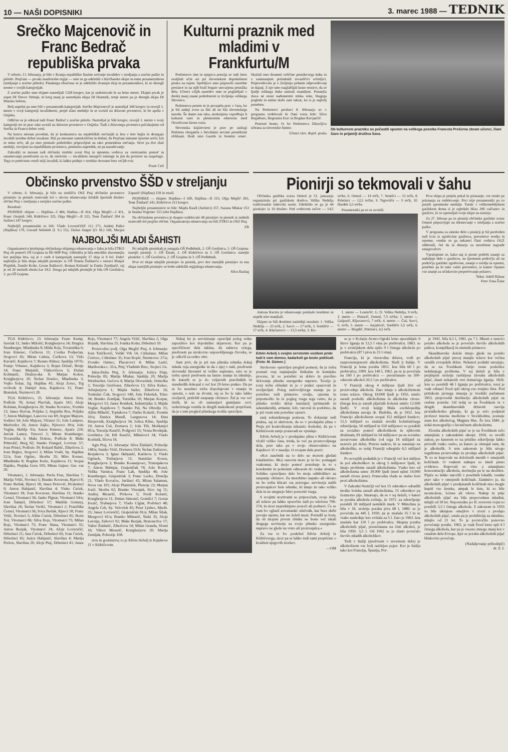10 — NAŠI DOPISNIKI 3. marec 1988 — TEDNIK
Srečko Majcenovič in Franc Bedrač republiška prvaka
V soboto, 13. februarja, je bilo v Kranju republiško finalno srečanje invalidov v streljanju z zračno puško in pištolo. Ptujčani — prvaki mariborske regije — smo se ga udeležili s štiričlansko ekipo in enim posameznikom (streljanje z zračno pištolo). Finalnega obračuna se je udeležilo dvanajst ekip in posameznikov, ki so dosegli normo v svojih kategorijah.
Z zračno puško smo ekipno nastreljali 1328 krogov, kar je zadostovalo le za šesto mesto. Ekipni prvak je zopet DI Titovo Velenje, le krog manj je nastreljala ekipa DI Hrastnik, tretje mesto pa je dosegla ekipa DI Murska Sobota.
Bolj uspešni pa smo bili v posameznih kategorijah. Srečko Majcenovič je nastreljal 349 krogov in osvojil 1. mesto v svoji kategoriji invalidnosti, prejel zlato medaljo in se uvrstil na državno prvenstvo, ki bo aprila v Osijeku.
Odlično se je odrezal tudi Franc Bedrač z zračno pištolo. Nastreljal je 566 krogov, osvojil 1. mesto v svoji kategoriji ter se prav tako uvrstil na državno prvenstvo v Osijeku. Tudi z državnega prvenstva pričakujemo od Srečka in Franca dobre vesti.
Na koncu moram povedati, da je konkurenca na republiških srečanjih iz leta v leto hujša in dosegajo invalidi izredno dobre rezultate. Biti pa moramo samokritičen in dodati, da Ptujčani nimamo športne sreče, kot se temu reče, ali pa smo premalo psihološko pripravljeni na tako pomembna srečanja. Sicer pa dve zlati medalji, osvojeni na republiškem prvenstvu, pomenita napredek, ne pa nazadovanje.
Zahvaliti se moram tudi občinski strelski zvezi Ptuj in njenemu vodstvu za vsestransko pomoč in razumevanje poredvsem za to, da strelcem — invalidom omogoči treninge in jim da prostore na razpolago. Tega so predvsem veseli težji invalidi, ki lahko pridejo v strelsko dvorano brez večjih ovir.
Franc Cetl
Kulturni praznik med mladimi v Frankfurtu/M
Prešernovo ime in njegova poezija so tudi letos ozaljšali učni uri pri slovenskem dopolnilnem pouku na tujem. Spoštljivo smo pripravili razredne proslave in na njih brali bogato ustvarjena pesniška dela. Učenci višjih razredov smo se poglabljali v doslej manj znane podrobnosti iz življenja velikega Slovenca.
Prešernova pesem se je povzpela prav v času, ko je bil zadnji zvon za biti ali ne biti slovenskega naroda. Še danes nas taka, neokrnjena vzpodbuja h kulturni rasti in plemenitim odnosom med človeštvom širom sveta.
Slovenska književnost je prav po zaslugi Prešerna obogatela s številnimi novimi pesniškimi oblikami. Brali smo Gazelo in Sonetni venec. Skušali smo doumeti veličino pesnikovega duha in z zanimanjem prisluhnili tovariščici učiteljici. Pripovedovala je o življenju polnem odpovedovanj in dajanj. Z njo smo razglabljali kruto resnico, da so ljudje tolikega duha umirali osamljeni. Poznejša slava ne more nadomestiti stiska roke, blagega pogleda in nežne skrbi zate takrat, ko si je najbolj potreben.
Na Prešernovi proslavi 8. februarja so v programu sodelovali še člani sveta šole: Silva Regalbuto, Bogomira Erac in Bogdan Kocjančič.
Ponosni bomo, če bo Prešernova Zdravljica izbrana za slovensko himno.
Učenci slov. dopol. pouka
Ob kulturnem prazniku so počastili spomin na velikega pesnika Franceta Prešerna zbrani učenci, člani Save in prijatelji društva Sava.
Občinsko prvenstvo ŠŠD v streljanju
V soboto, 6. februarja, je bilo na strelišču OSZ Ptuj občinsko prvenstvo pionirjev in pionirk osnovnih šol v okviru tekmovanja šolskih športnih društev občine Ptuj v streljanju s serijsko zračno puško.
Rezultati:
PIONIRJI: ekipno — Hajdina—I 484, Hadina—II 414, Olga Meglič—I 411, Franc Osojnik 349, Kidričevo 325, Olga Meglič—II 323, Tone Žnidarič 284 in Juršinci 247 krogov.
Najboljši posamezniki so bili: Vlado Lovrenčič(F. O.) 171, Andrej Pulko (Hajdina) 170, Gorazd Selinšek (I. S.) 152, Dušan Junger (O. M.) 160, Marjan Zupanič (Hajdina) 159 in ostali.
PIONIRKE — ekipno: Hajdina—I 430, Hajdina—II 315, Olga Meglič 293, Tone Žnidarič 241, Kidričevo 213 krogov.
Najboljše posameznice so bile: Majda Raušl (Juršinci) 157, Suzana Mlakar 153 in Stanka Vogrinec 151 (obe Hajdina).
Na občinskem prvenstvu je skupno sodelovalo 48 pionirjev in pionirk iz sedmih osnovnih šol ptujske občine. Organizatorja tekmovanja sta bili ZTKO in OSZ Ptuj.
ZB
NAJBOLJŠI MLADI ŠAHISTI
Organizatorica letošnjega občinskega ekipnega tekmovanja v šahu je bila ZTKO Ptuj ob pomoči OŠ Grajena in ŠD MIP Ptuj. Udeležba je bila nekoliko skromnejša kot prejšnja leta, saj je v vseh 4 kategorijah nastopilo 17 ekip iz 9 šol. Daleč najboljša je bila ekipa mlajših pionirjev iz OŠ Toneta Žnidariča v sestavi Matjaž Plajnšek, Danilo Križe, Goran Rašković, Roman Križanič in Darko Zemljarič, saj je od 20 možnih zbrala kar 18,5. Druga pri mlajših pionirjih je bila OŠ Gorišnica, 3. pa OŠ Grajena.
Pri mlajših pionirkah je zmagala OŠ Podlehnik, 2. OŠ Gorišnica, 3. OŠ Grajena: starejši pionirji: 1. OŠ Žetale, 2. OŠ Kidričevo in 3. OŠ Gorišnica: starejše pionirke: 1. OŠ Gorišnica, 2. OŠ Grajena in 3. OŠ Podlehnik.
Prve tri ekipe mlajših pionirjev in pionirk, prvi dve starejših pionirjev in ena ekipa starejših pionirjev se bodo udeležili regijskega tekmovanja.
Silva Razlag
Pionirji so tekmovali v šahu
Občinska gasilska zveza Ormož je 31. januaarja organizirala pri gasilskem društvu Velika Nedelja tradicionalni šahovski turnir. Udeležilo se ga je 44 pionirjev iz 10 društev. Pod vodstvom račice — 14,5 točke, 6. Ormož — 14 točk, 7. Senešci — 13 točk, 8. Pršetinci — 12,5 točke, 9. Trgovišče — 5 točk, 10. Hardek 3,5 točke.
Posamezniki pa so se uvrstili:
Antona Kaceta je tekmovanje potekalo korektno in uspehi niso manjkali.
Ekipno so bili doseženi naslednji rezultati: 1. Velika Nedelja — 23 točk, 2. Savci — 17 točk, 3. Središče — 17 točk, 4. Klučarovci — 15,5 točke, 5. Ko-
1. mesto — Lorenčič, G. D. Velika Nedelja, 9 točk; 2. mesto — Pintarič, Ormož, 7,5 točke; 3. mesto — Gašparič, Kljucarovci, 7 točk; 4. mesto — Čuš, Savci, 6. točk; 5. mesto — Jurjaševič, Središče 5,5 točk; 6. mesto — Magdič, Pršetinci, 4,5 točk.
Prva ekipa je prejela pokal in priznanje, vse ostale pa priznanja za sodelovanje. Prvi trije posamezniki pa so prejeli spominske medalje. Turnir v velikonedeljskem gasilskem domu si je ogledalo blizu 200 vaščanov in gasilcev, ki so spremljali svoje ekipe na turnirju.
Za 27. februar pa se pionirji občinske gasilske zveze Ormož pripravljajo na tekmovanje v streljanju z zračno puško.
V programu za zimsko delo s pionirji je bil predviden tudi kviz iz zgodovine gasilstva, preventive orodja in opreme, vendar so ga nekateri člani vodstva OGZ odklonili, češ da ni denarja za morebitne nagrade zmagovalcev.
Vprašujemo se, kako naj si pionir pridobi znanje za nadaljnje delo v gasilstvu, na športnem področju ali na področju gasilske zgodovine, znanje o orodju in opremi, posebno pa še tako važni preventivi, iz katere črpamo vse znanje za učinkovito preprečevanje požarov.
Tekst: Adolf Rižnar
Foto: Ema Žalar
TGA Kidričevo, 23. februarja: Franc Kump, Senčak 11; Janko Milošič, Kraigherjeva 24; Dragica Štumberger, Mladinska 8; Hilda Rojs, Tovarniška 6; Ivan Kmetec, Čučkova 11; Cvetka Podpečan, Stogovci 65; Miran Cafuta, Čučkova 13; Vido Kavarič, Kajuhova 7; Renato Rižner, Spuhlja 107/b; Franjo Vrbanec, Kajuhova 3; Bojan Držaič, Brstje 14; Franc Matjašič, Vlahovičeva 5; Dušan Kolmanič, Dražen-ska 8; Marjan Kokot, Kraigherjeva 20; Štefan Dončec, Mladinska 3; Vojko Šohar, Zg. Hajdina 45; Alojz Zorec, Trg svobode 4; Danijel Jeza, Kajuhova 11; Franc Bratušek, Šturmovci 28.
TGA Kidričevo, 25. februarja: Anton Jeza, Podlože 76; Jernej Plavčak, Apače 161; Alojz Rožman, Kraigherjeva 26; Stanko Kovačec, Formin 13; Janez Horvat, Poljska 2; Avguštin Ros, Poljska 7; Anton Malinger, Lancova vas 69; Avgust Majcen, Sodinci 54; Jože Majcen, Vičanci 11; Jože Lampret, Medvedce 26; Anton Zajko, Njiverce 39/a; Jože Voglar, Skrblje 9/a; Anton Kmetec, Apače 224; Jurček Lamot, Trnovci 1; Miran Kramberger, Tovarniška 3; Maks Dolenc, Podlože 8; Maks Primožič, Breg 82; Stanko Frangež, Lovrenc 57; Ivan Princl, Podlože 39; Rokard Babič, Ziherlova 3; Ivan Brglez, Stogovci 3; Milan Vrabl, Sp. Hajdina 52/a; Ivan Ogrinc, Skorba 35; Miro Kornet, Mladinska 8; Bogdan Kerle, Kajuhova 11; Stojan Dajnko, Ptujska Gora 105; Miran Gajser, Ger. vas 20.
Vitomarci, 2. februarja: Pavla Fras, Slavšina 7; Marija Vršič, Novinci 5; Branko Kocuvan, Rjavci 8; Franc Berlak, Rjavci 18; Janez Petrovič, Hvaletinci 9; Anton Habjanič, Slavšina 4; Vinko Čuček, Vitomarci 18; Ivan Kocuvan, Slavšina 31; Stanko Černel, Vitomarci 56; Janko Pignar, Vitomarci 54/a; Ivan Šamprl, Drbetinci 57; Matilda Gomzej, Slavšina 26; Štefan Veršič, Vitomarci 2; Frančiška Černel, Vitomarci 56; Ivica Berlak, Rjavci 18; Franc Vršič, Novinci 5; Albin Čuček, Drbetinci 65; Boris Toš, Vitomarci 86; Silva Rojs, Vitomarci 75; Milan Rojs, Vitomarci 75; Franc Slana, Vitomarci 55; Anton Bezjak, Vitomarci 24; Alojz Lovrenčič, Drbetinci 21; Ana Čuček, Drbetinci 65; Ivan Čuček, Drbetinci 65; Anica Habjanič, Slavšina 4; Marija Peršon, Slavšina 20; Alojz Ptuj, Drbetinci 41; Janez Rojs, Vitomarci 77; Angela Vršič, Slavšina 2; Olga Hojnik, Slavšina 25; Ivanka Kolar, Drbetinci 10.
Proizvodno podj. Olga Meglič Ptuj, 4. februarja: Ivan Tetičkovič, Veliki Vrh 14, Cirkulane; Milan Črnivec, Cirkulane 35; Ivan Ropič, Šturmovec 27/a; Zvonko Ozmec, Placarovci 4; Milan Lazič, Mariborska c. 35/a, Ptuj; Vladimir Brec, Stojnci 2/a.
Iskra-Delta Ptuj, 9. februarja: Jožica Flajs, Pobrežje 85; Marija Mlakar, Spuhlja 20; Marija Weisbacher, Gečeva 4; Marija Drevenšek, Ormoška 2; Terezija Greifoner, Ziherlova 13; Silva Kekec, Arbajterjeva 1; Majda Satler, Ziherlova 16; Tomislav Čuk, Stogovci 140; Jože Fideršek, Tržec 34; Branko Zemljak, Turniška 10; Marjan Korpar, Mezgovci 53; Janez Bombek, Industrijska 3; Majda Voglar, Kajuhova 7; Stanko Pal, Na Obrežju 15; Albin Mihelič, Toplakova 7; Darko Kolarič, Formin 10/a; Danica Mandl, Langusova 14; Ema Hrepevnik, Kraigherjeva 34; Jožica Klinc, Spuhlja 19; Anton Čuš, Dornava 2; Jože Tili, Moškanjci 85/a; Terezija Kaučič, Podgorci 15; Vesna Brodnjak, Gorišnica 24; Edi Kaučič, Mihalovci 34; Vlado Koritnik, Ilčeva 16.
Agis Ptuj, 11. februarja: Silva Žnidarič, Pobrežje 148/a; Stanko Vrtič, Dornava 55/b; Štefan Zadravec, Bezjakova 3; Ignac Habjanič, Kariževa 3; Vlado Ogrizek, Trubarjeva 11; Stanislav Koren, Kraigherjeva 3; Branko Kostanjevec, Trstenjakova 7; Anton Bubnjar, Grajenščak 74; Jože Kozel, Velika Varnica; Franc Lah, Spuhlja 46; Jože Kramberger, Grajenščak 3; Franc Lacko, Drstelja 21; Vlado Kovačec, Juršinci 43; Miran Šalamun, Nova vas 101; Alojz Planinšek, Pleterje 23; Marjan Jozič, Skorba 62; Branko Visenjak, Slov. trg 11; Andrej Mesarič, Pivkova 5; Fredi Kolarič, Kraigherjeva 11; Dušan Simonič, Gomilci 7; Goran Ivezič, Trubarjeva 7; Vlado Ciglar, Podvinci 48; Angela Čeh, Sp. Velovlek 45; Peter Ljubec, Marib. 25; Janez Lovrenčič, Grajenščak 81/a; Milan Šilak, Mezgovci 41/a; Branko Mlinarič, Štuki 35; Alojz Letonja, Zabovci 92; Maks Bezjak, Bratonečice 17; Valter Žnidarič, Ziherlova 14; Milan Granda, Slomi 16; Viktor Mesarič, Kraigherjeva 20; Marija Zemljak, Pobrežje 108.
stvu in gostinstvu; to je Edvin Avbelj iz Kajuhove 11 v Kidričevem.
Nekaj let je servisiranje opravljal poleg redne zaposlitve kot dopolnilno dejavnost. Ker pa je specifičnost dela takšna, da zahteva celega, predvsem pa strokovno usposobljenega človeka, se je odločil za redno obrt.
Sam prvi, da je pri nas plinska tehnika dokaj mlada veja energetike in da o njej v naši, predvsem slovenski literaturi ni veliko napisano, zato se je treba opreti predvsem na lastno znanje in izkušnje, do katerih se je do veljavnih pravilnikih in standardih dokopal z več kot 20-letno prakso. Da pa se bo nenehno treba dopolnjevati v znanju in opremi, o tem ne dvomi, saj se bo le tako lahko uveljavil, pridobil zaupanje občanov. Žal je vse več tistih, ki so ob zamenjavi gumijaste cevi, reducirnega ventila in drugih malenkosti prepričani, da je s tem pregled plinskega trošila opravljen.
Edvin Avbelj s svojim servisnim vozilom pride tudi k vam domov, kadarkoli ga boste poklicali. (Foto: M. Ozmec.)
Strokovno opravljen pregled pomeni, da je treba poznati vsaj najnujnejše fizikalne in kemijske procese, ki so potrebni za dobro in pravilno delovanje plinske energetske naprave. Teorijo je torej treba obladati in jo v praksi opazovati in uveljavljati. Poleg zadovoljivega znanja pa je potrebno tudi primerno orodje, oprema in pripomočki. In če pogleg vsega tega vemo, da je plinsko trošilo sklop instalacij (primarnih in sekundarnih), armatur, šob, varoval in podobno, da je pri vsem tem potrebno opravi-
zanj sekundarnega pomena. To dokazuje tudi praksa, saj ni skrivnost, da so v prodajalni plina v Ptuju pri kontroliranju izkaznic dosledni, da pa v Kidričevem zanjo ponavadi ne vprašajo.
Edvin Avbelj je v prodajalno plina v Kidričevem vložil veliko časa, truda, še več pa prostovoljnega dela, prav tako pa v svojo obratovalnico na Kajuhovi 11 v naselju. O svojem delu pravi:
»Kot zasebnik na to delo ne morem gledati lokalistično. Moj osnovni moto je in bo: pomagati vsakomur, ki mojo pomoč potrebuje in to s korektnim in poštenim odnosom do vsake stranke. Solidno opravljeno delo bo moja odddolžitev za zaupanje občanov. Za morebitno napako ali okvaro ne bo treba klicati »ta pravega« serviserja naših proizvajalcev bele tehnike, ki imajo že tako veliko dela in ne utegnejo hitro postoriti vsega.
S svojimi storitvami se priporočam, svoje želje ali težave pa lahko sporočite tudi po telefonu 796-174, in sicer neprekinjeno ponoči ali podnevi. Če se vam bo oglasil avtomatski odzivnik, kar brez skrbi povejte njemu, kar ste želeli meni. Potrudil se bom, da ob mojem prvem obisku ne boste več iskali drugega serviserja za svojo plinsko energetsko napravo ne glede na vrsto ali proizvajalca.«
Za vse to bo poskrbel Edvin Avbelj iz Kidričevega, sicer pa se lahko tudi sami prepričate o kvaliteti njegovih storitev.
—OM
se je v Kolarju Avstro-Ogrski letno uporabljalo 9 litrov žganja in 13,5 l vina po prebivalcu. 1863. se je v avstrijskem delu spilo 9 l čistega alkohola po prebivalcu (87 l piva in 25 l vina).
Francija, ki je vinorodna država, vodi po razprostranjenosti alkoholizma. Sledi ji Italija. V Franciji je letna poraba 1851. leta bila 60 l po prebivalcu, 1909. leta 149 l, 1962. pa se je povečala na 160 l po prebivalcu — preračunano na 100-odstotni alkohol 20,5 l po prebivalcu.
V Franciji okrog 4 milijone ljudi živi od proizvodnje alkohola. Zato imajo z alkoholizmom resne težave. Okrog 18.000 ljudi je 1955. umrlo zaradi posledic alkoholizma in alkoholne ciroze. (Istega leta je zaradi pljučnih bolezni umrlo 12.000 ljudi). V svoji knjigi Mala enciklopedija alkoholizma navaja dr. Hudolin, da je 1952. leta Francijo alkoholizem oropal 152 milijard frankov; 12,5 milijard so znašali stroški bolnišničnega zdravljenja, 50 milijard in 550 milijonov so porabili za socialno pomoč alkoholikom in njihovim družinam, 81 milijard in 54 milijonov pa za socialno zavarovane alkoholike (od tega 16 milijard za nesreče pri delu). Pravne zadeve, ki se nanašajo na alkoholike, so tedaj Franciji odtegnile 6,5 milijard frankov.
Po novejših podatkih je v Franciji več kot milijon in pol alkoholikov in okrog 5 milijonov ljudi, ki imajo probleme zaradi alkoholizma. Vsako leto od alkoholizma umre 39.000 ljudi (med njimi 14.000 zaradi ciroze jeter). Francoska vlada se stalno bori proti alkoholizmu.
V Zahodni Nemčiji več kot 15 odstotkov odraslih moške boleha zaradi alkoholizma, 15 odstotkov pa čezmerno pije. Smatrajo, da so v tej deželi, v kateri se poraba alkohola zvišuje, že 1972. za zdravljenje porabili 30 milijard nemških mark. V Münchnu je bila v 16. stoletju poraba piva 68 l, 1880. se je povečala na 445 l, 1950. pa je znašala 35 l in se vsako naslednje leto zvišala za 5 l. Zato je 1963. leta znašala kar 110 l po prebivalcu. Skupna poraba alkoholnih pijač, preračunana na čisti alkohol, je bila 1950. 3,5 l. Od 1962 se je zlasti povečalo število mladih alkoholikov.
Tudi v Italiji (predvsem v severnem delu) je alkoholizem vse bolj razširjen pojav. Ker je Italija tako kot Francija, Španija, Por-
je 1941. bila 6,5 l, 1961. pa 7 l. Hkrati z rastočo porabo alkohola se je povečalo število alkoholnih psihoz, komplikacij in smrtnih primerov.
Skandinavske dežele imajo glede na porabo alkoholnih pijač precej manjše težave kot večina ostalih evropskih držav. Nekateri podatki navajajo, da se na Švedskem čutijo resne posledice nekdanjega problema. V tej deželi je bila v prejšnjem stoletju razširjena zloraba alkoholnih pijač, zlasti nekaterih vrst domačega žganja. 1826. leta so porabili 46 l žganja po prebivalcu, torej je vsak odrasel Šved spil okrog eno tretjino litra. Pod pritiskom javnega mnenja je švedski parlament 1855. prepovedal destilacijo alkoholnih pijač za osebne potrebe. Od tedaj se na Švedskem in v drugih skandinavskih državah razvija protialkoholno gibanje, ki ga je zelo podpiral profesor interne medicine v Stockholmu, pozneje znan kot alkoholog, Magnus Hus. Že leta 1849. je izdal monografijo o kroničnem alkoholizmu.
Zloraba alkoholnih pijač se je na Švedskem zelo zmanjšala z zakonskimi ukrepi. 1916. so uvedli zakon, po katerem so na prisilno zdravljenje lahko privedli vsako osebo, za katero je obstajal sum, da je alkoholik. S tem zakonom je bila strogo regulirana proizvodnja in prodaja alkoholnih pijač. Te so se kupovale na določenih mestih v omejenih količinah. O vsakem nakupu so imeli pisno evidenco. Kupovali so vino z zmanjšano koncentracijo alkohola, močnejša pa le na decilitre. Pijače so lahko naročili v posebnih lokalih, vendar prav tako v omejenih količinah. Zanimivo je, da alkoholnih pijač v predpisanih količinah niso mogle kupiti vse ženske, ampak le tiste, ki so bile neomožene, ločene ali vdove. Nakup in pitje alkoholnih pijač sta bila prepovedana mladini, mlajši od 18 let. Neposredno po II. svetovni vojni so porabili 3,5 l čistega alkohola. Z zakonom iz 1955 so bile ukinjene omejitve v zvezi s prodajo alkoholnih pijač, ostala pa je prohibicija za mladino, mlajšo od 21 let. To je povzročilo ponovno povečanje porabe. 1963. je vsak Šved letno spil 4 l čistega alkohola, kar pa je vseeno mnogo manj kot v ostalem delu Evrope, kjer se poraba alkoholnih pijač bliskovito povečuje.
(Nadaljevanje prihodnjič)
dr. Z. I.